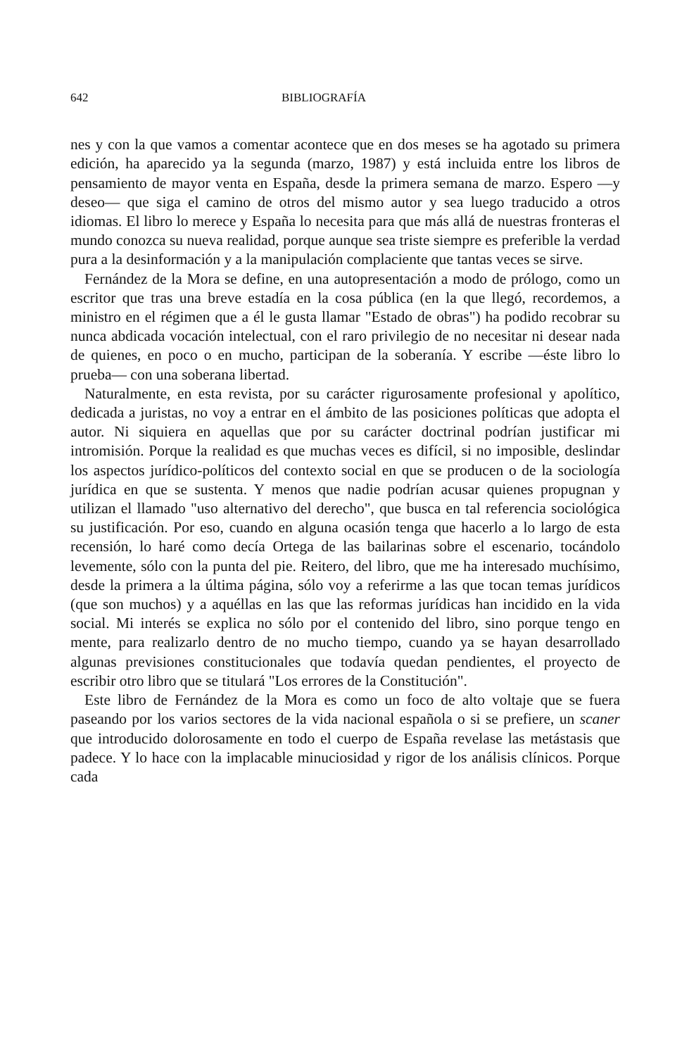642 BIBLIOGRAFÍA
nes y con la que vamos a comentar acontece que en dos meses se ha agotado su primera edición, ha aparecido ya la segunda (marzo, 1987) y está incluida entre los libros de pensamiento de mayor venta en España, desde la primera semana de marzo. Espero —y deseo— que siga el camino de otros del mismo autor y sea luego traducido a otros idiomas. El libro lo merece y España lo necesita para que más allá de nuestras fronteras el mundo conozca su nueva realidad, porque aunque sea triste siempre es preferible la verdad pura a la desinformación y a la manipulación complaciente que tantas veces se sirve.
Fernández de la Mora se define, en una autopresentación a modo de prólogo, como un escritor que tras una breve estadía en la cosa pública (en la que llegó, recordemos, a ministro en el régimen que a él le gusta llamar "Estado de obras") ha podido recobrar su nunca abdicada vocación intelectual, con el raro privilegio de no necesitar ni desear nada de quienes, en poco o en mucho, participan de la soberanía. Y escribe —éste libro lo prueba— con una soberana libertad.
Naturalmente, en esta revista, por su carácter rigurosamente profesional y apolítico, dedicada a juristas, no voy a entrar en el ámbito de las posiciones políticas que adopta el autor. Ni siquiera en aquellas que por su carácter doctrinal podrían justificar mi intromisión. Porque la realidad es que muchas veces es difícil, si no imposible, deslindar los aspectos jurídico-políticos del contexto social en que se producen o de la sociología jurídica en que se sustenta. Y menos que nadie podrían acusar quienes propugnan y utilizan el llamado "uso alternativo del derecho", que busca en tal referencia sociológica su justificación. Por eso, cuando en alguna ocasión tenga que hacerlo a lo largo de esta recensión, lo haré como decía Ortega de las bailarinas sobre el escenario, tocándolo levemente, sólo con la punta del pie. Reitero, del libro, que me ha interesado muchísimo, desde la primera a la última página, sólo voy a referirme a las que tocan temas jurídicos (que son muchos) y a aquéllas en las que las reformas jurídicas han incidido en la vida social. Mi interés se explica no sólo por el contenido del libro, sino porque tengo en mente, para realizarlo dentro de no mucho tiempo, cuando ya se hayan desarrollado algunas previsiones constitucionales que todavía quedan pendientes, el proyecto de escribir otro libro que se titulará "Los errores de la Constitución".
Este libro de Fernández de la Mora es como un foco de alto voltaje que se fuera paseando por los varios sectores de la vida nacional española o si se prefiere, un scaner que introducido dolorosamente en todo el cuerpo de España revelase las metástasis que padece. Y lo hace con la implacable minuciosidad y rigor de los análisis clínicos. Porque cada